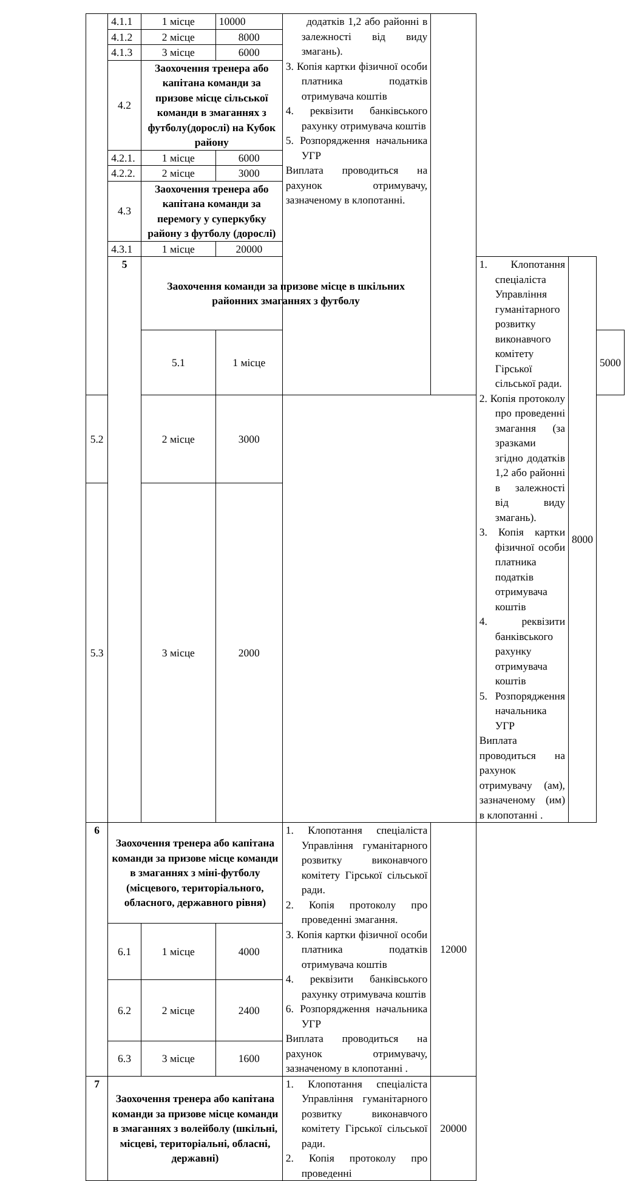| | 4.1.1 | 1 місце | 10000 | додатків 1,2 або районні в залежності від виду змагань). 3. Копія картки фізичної особи платника податків отримувача коштів 4. реквізити банківського рахунку отримувача коштів 5. Розпорядження начальника УГР Виплата проводиться на рахунок отримувачу, зазначеному в клопотанні. | | | | |
| | 4.1.2 | 2 місце | 8000 | | | | | |
| | 4.1.3 | 3 місце | 6000 | | | | | |
| | 4.2 | Заохочення тренера або капітана команди за призове місце сільської команди в змаганнях з футболу(дорослі) на Кубок району | | | | | | |
| | 4.2.1. | 1 місце | 6000 | | | | | |
| | 4.2.2. | 2 місце | 3000 | | | | | |
| | 4.3 | Заохочення тренера або капітана команди за перемогу у суперкубку району з футболу (дорослі) | | | | | | |
| | 4.3.1 | 1 місце | 20000 | | | | | |
| | 5 | Заохочення команди за призове місце в шкільних районних змаганнях з футболу | | | | 1. Клопотання спеціаліста Управління гуманітарного розвитку виконавчого комітету Гірської сільської ради. 2. Копія протоколу про проведенні змагання (за зразками згідно додатків 1,2 або районні в залежності від виду змагань). 3. Копія картки фізичної особи платника податків отримувача коштів 4. реквізити банківського рахунку отримувача коштів 5. Розпорядження начальника УГР Виплата проводиться на рахунок отримувачу (ам), зазначеному (им) в клопотанні . | 8000 | |
| | | 5.1 | 1 місце | | | | | 5000 |
| 5.2 | | 2 місце | 3000 | | | | | |
| 5.3 | | 3 місце | 2000 | | | | | |
| 6 | Заохочення тренера або капітана команди за призове місце команди в змаганнях з міні-футболу (місцевого, територіального, обласного, державного рівня) | | | 1. Клопотання спеціаліста Управління гуманітарного розвитку виконавчого комітету Гірської сільської ради. 2. Копія протоколу про проведенні змагання. 3. Копія картки фізичної особи платника податків отримувача коштів 4. реквізити банківського рахунку отримувача коштів 6. Розпорядження начальника УГР Виплата проводиться на рахунок отримувачу, зазначеному в клопотанні . | 12000 | | | |
| | 6.1 | 1 місце | 4000 | | | | | |
| | 6.2 | 2 місце | 2400 | | | | | |
| | 6.3 | 3 місце | 1600 | | | | | |
| 7 | Заохочення тренера або капітана команди за призове місце команди в змаганнях з волейболу (шкільні, місцеві, територіальні, обласні, державні) | | | 1. Клопотання спеціаліста Управління гуманітарного розвитку виконавчого комітету Гірської сільської ради. 2. Копія протоколу про проведенні | 20000 | | | |